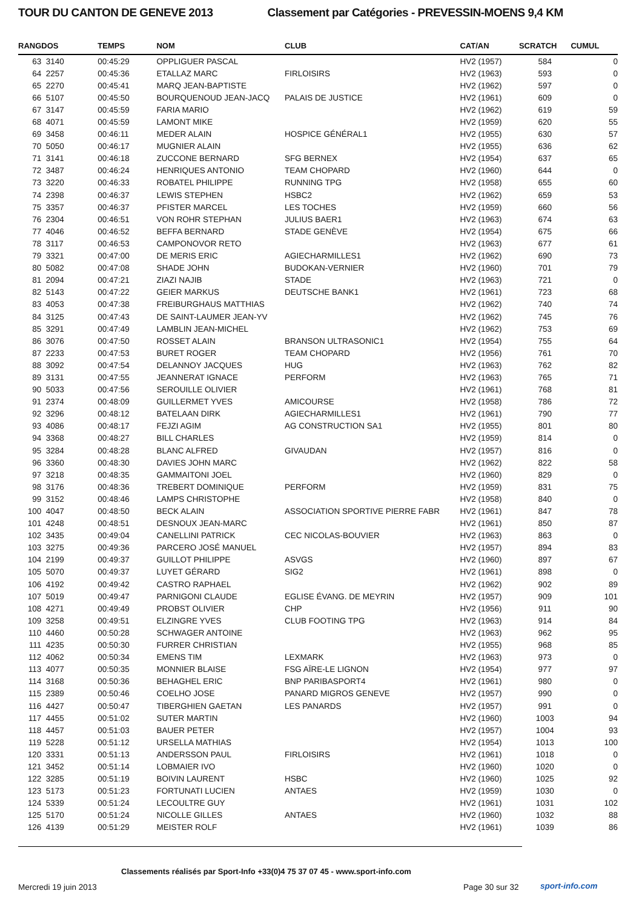TOUR DU CANTON DE GENEVE 2013 Classement par Catégories - PREVESSIN-MOENS 9,4 KM
| RANG | DOS | TEMPS | NOM | CLUB | CAT/AN | SCRATCH | CUMUL |
| --- | --- | --- | --- | --- | --- | --- | --- |
| 63 | 3140 | 00:45:29 | OPPLIGUER PASCAL | | HV2 (1957) | 584 | 0 |
| 64 | 2257 | 00:45:36 | ETALLAZ MARC | FIRLOISIRS | HV2 (1963) | 593 | 0 |
| 65 | 2270 | 00:45:41 | MARQ JEAN-BAPTISTE | | HV2 (1962) | 597 | 0 |
| 66 | 5107 | 00:45:50 | BOURQUENOUD JEAN-JACQ | PALAIS DE JUSTICE | HV2 (1961) | 609 | 0 |
| 67 | 3147 | 00:45:59 | FARIA MARIO | | HV2 (1962) | 619 | 59 |
| 68 | 4071 | 00:45:59 | LAMONT MIKE | | HV2 (1959) | 620 | 55 |
| 69 | 3458 | 00:46:11 | MEDER ALAIN | HOSPICE GÉNÉRAL1 | HV2 (1955) | 630 | 57 |
| 70 | 5050 | 00:46:17 | MUGNIER ALAIN | | HV2 (1955) | 636 | 62 |
| 71 | 3141 | 00:46:18 | ZUCCONE BERNARD | SFG BERNEX | HV2 (1954) | 637 | 65 |
| 72 | 3487 | 00:46:24 | HENRIQUES ANTONIO | TEAM CHOPARD | HV2 (1960) | 644 | 0 |
| 73 | 3220 | 00:46:33 | ROBATEL PHILIPPE | RUNNING TPG | HV2 (1958) | 655 | 60 |
| 74 | 2398 | 00:46:37 | LEWIS STEPHEN | HSBC2 | HV2 (1962) | 659 | 53 |
| 75 | 3357 | 00:46:37 | PFISTER MARCEL | LES TOCHES | HV2 (1959) | 660 | 56 |
| 76 | 2304 | 00:46:51 | VON ROHR STEPHAN | JULIUS BAER1 | HV2 (1963) | 674 | 63 |
| 77 | 4046 | 00:46:52 | BEFFA BERNARD | STADE GENÈVE | HV2 (1954) | 675 | 66 |
| 78 | 3117 | 00:46:53 | CAMPONOVOR RETO | | HV2 (1963) | 677 | 61 |
| 79 | 3321 | 00:47:00 | DE MERIS ERIC | AGIECHARMILLES1 | HV2 (1962) | 690 | 73 |
| 80 | 5082 | 00:47:08 | SHADE JOHN | BUDOKAN-VERNIER | HV2 (1960) | 701 | 79 |
| 81 | 2094 | 00:47:21 | ZIAZI NAJIB | STADE | HV2 (1963) | 721 | 0 |
| 82 | 5143 | 00:47:22 | GEIER MARKUS | DEUTSCHE BANK1 | HV2 (1961) | 723 | 68 |
| 83 | 4053 | 00:47:38 | FREIBURGHAUS MATTHIAS | | HV2 (1962) | 740 | 74 |
| 84 | 3125 | 00:47:43 | DE SAINT-LAUMER JEAN-YV | | HV2 (1962) | 745 | 76 |
| 85 | 3291 | 00:47:49 | LAMBLIN JEAN-MICHEL | | HV2 (1962) | 753 | 69 |
| 86 | 3076 | 00:47:50 | ROSSET ALAIN | BRANSON ULTRASONIC1 | HV2 (1954) | 755 | 64 |
| 87 | 2233 | 00:47:53 | BURET ROGER | TEAM CHOPARD | HV2 (1956) | 761 | 70 |
| 88 | 3092 | 00:47:54 | DELANNOY JACQUES | HUG | HV2 (1963) | 762 | 82 |
| 89 | 3131 | 00:47:55 | JEANNERAT IGNACE | PERFORM | HV2 (1963) | 765 | 71 |
| 90 | 5033 | 00:47:56 | SEROUILLE OLIVIER | | HV2 (1961) | 768 | 81 |
| 91 | 2374 | 00:48:09 | GUILLERMET YVES | AMICOURSE | HV2 (1958) | 786 | 72 |
| 92 | 3296 | 00:48:12 | BATELAAN DIRK | AGIECHARMILLES1 | HV2 (1961) | 790 | 77 |
| 93 | 4086 | 00:48:17 | FEJZI AGIM | AG CONSTRUCTION SA1 | HV2 (1955) | 801 | 80 |
| 94 | 3368 | 00:48:27 | BILL CHARLES | | HV2 (1959) | 814 | 0 |
| 95 | 3284 | 00:48:28 | BLANC ALFRED | GIVAUDAN | HV2 (1957) | 816 | 0 |
| 96 | 3360 | 00:48:30 | DAVIES JOHN MARC | | HV2 (1962) | 822 | 58 |
| 97 | 3218 | 00:48:35 | GAMMAITONI JOEL | | HV2 (1960) | 829 | 0 |
| 98 | 3176 | 00:48:36 | TREBERT DOMINIQUE | PERFORM | HV2 (1959) | 831 | 75 |
| 99 | 3152 | 00:48:46 | LAMPS CHRISTOPHE | | HV2 (1958) | 840 | 0 |
| 100 | 4047 | 00:48:50 | BECK ALAIN | ASSOCIATION SPORTIVE PIERRE FABR | HV2 (1961) | 847 | 78 |
| 101 | 4248 | 00:48:51 | DESNOUX JEAN-MARC | | HV2 (1961) | 850 | 87 |
| 102 | 3435 | 00:49:04 | CANELLINI PATRICK | CEC NICOLAS-BOUVIER | HV2 (1963) | 863 | 0 |
| 103 | 3275 | 00:49:36 | PARCERO JOSÉ MANUEL | | HV2 (1957) | 894 | 83 |
| 104 | 2199 | 00:49:37 | GUILLOT PHILIPPE | ASVGS | HV2 (1960) | 897 | 67 |
| 105 | 5070 | 00:49:37 | LUYET GÉRARD | SIG2 | HV2 (1961) | 898 | 0 |
| 106 | 4192 | 00:49:42 | CASTRO RAPHAEL | | HV2 (1962) | 902 | 89 |
| 107 | 5019 | 00:49:47 | PARNIGONI CLAUDE | EGLISE ÉVANG. DE MEYRIN | HV2 (1957) | 909 | 101 |
| 108 | 4271 | 00:49:49 | PROBST OLIVIER | CHP | HV2 (1956) | 911 | 90 |
| 109 | 3258 | 00:49:51 | ELZINGRE YVES | CLUB FOOTING TPG | HV2 (1963) | 914 | 84 |
| 110 | 4460 | 00:50:28 | SCHWAGER ANTOINE | | HV2 (1963) | 962 | 95 |
| 111 | 4235 | 00:50:30 | FURRER CHRISTIAN | | HV2 (1955) | 968 | 85 |
| 112 | 4062 | 00:50:34 | EMENS TIM | LEXMARK | HV2 (1963) | 973 | 0 |
| 113 | 4077 | 00:50:35 | MONNIER BLAISE | FSG AÏRE-LE LIGNON | HV2 (1954) | 977 | 97 |
| 114 | 3168 | 00:50:36 | BEHAGHEL ERIC | BNP PARIBASPORT4 | HV2 (1961) | 980 | 0 |
| 115 | 2389 | 00:50:46 | COELHO JOSE | PANARD MIGROS GENEVE | HV2 (1957) | 990 | 0 |
| 116 | 4427 | 00:50:47 | TIBERGHIEN GAETAN | LES PANARDS | HV2 (1957) | 991 | 0 |
| 117 | 4455 | 00:51:02 | SUTER MARTIN | | HV2 (1960) | 1003 | 94 |
| 118 | 4457 | 00:51:03 | BAUER PETER | | HV2 (1957) | 1004 | 93 |
| 119 | 5228 | 00:51:12 | URSELLA MATHIAS | | HV2 (1954) | 1013 | 100 |
| 120 | 3331 | 00:51:13 | ANDERSSON PAUL | FIRLOISIRS | HV2 (1961) | 1018 | 0 |
| 121 | 3452 | 00:51:14 | LOBMAIER IVO | | HV2 (1960) | 1020 | 0 |
| 122 | 3285 | 00:51:19 | BOIVIN LAURENT | HSBC | HV2 (1960) | 1025 | 92 |
| 123 | 5173 | 00:51:23 | FORTUNATI LUCIEN | ANTAES | HV2 (1959) | 1030 | 0 |
| 124 | 5339 | 00:51:24 | LECOULTRE GUY | | HV2 (1961) | 1031 | 102 |
| 125 | 5170 | 00:51:24 | NICOLLE GILLES | ANTAES | HV2 (1960) | 1032 | 88 |
| 126 | 4139 | 00:51:29 | MEISTER ROLF | | HV2 (1961) | 1039 | 86 |
Classements réalisés par Sport-Info +33(0)4 75 37 07 45 - www.sport-info.com
Mercredi 19 juin 2013 Page 30 sur 32 sport-info.com